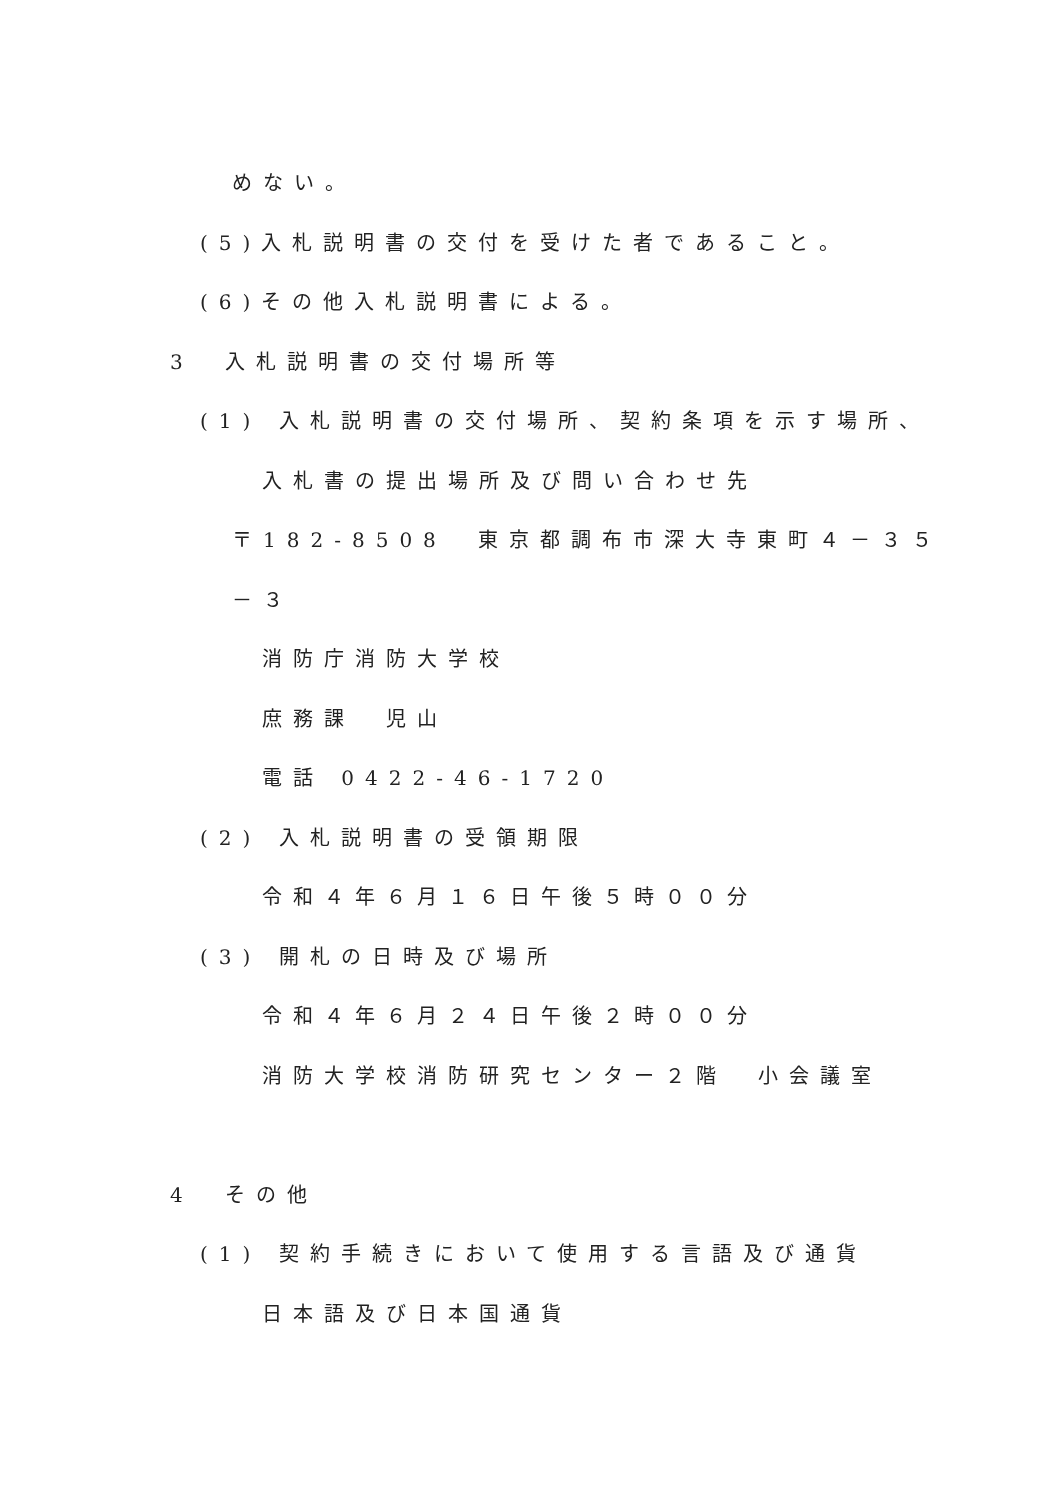めない。
(5)入札説明書の交付を受けた者であること。
(6)その他入札説明書による。
3　入札説明書の交付場所等
(1) 入札説明書の交付場所、契約条項を示す場所、
入札書の提出場所及び問い合わせ先
〒182-8508　東京都調布市深大寺東町４－３５
－３
消防庁消防大学校
庶務課　児山
電話 0422-46-1720
(2) 入札説明書の受領期限
令和４年６月１６日午後５時００分
(3) 開札の日時及び場所
令和４年６月２４日午後２時００分
消防大学校消防研究センター２階　小会議室
4　その他
(1) 契約手続きにおいて使用する言語及び通貨
日本語及び日本国通貨